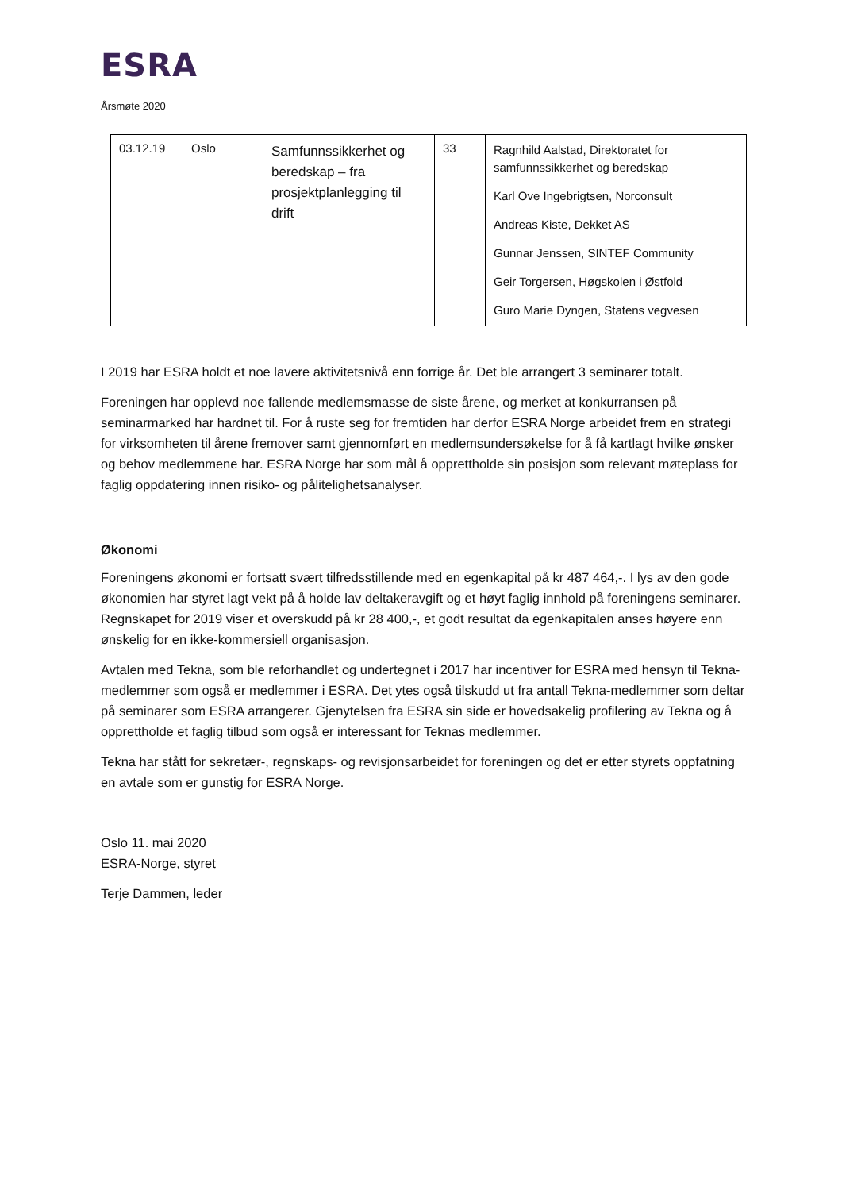ESRA
Årsmøte 2020
| 03.12.19 | Oslo | Samfunnssikkerhet og beredskap – fra prosjektplanlegging til drift | 33 | Ragnhild Aalstad, Direktoratet for samfunnssikkerhet og beredskap Karl Ove Ingebrigtsen, Norconsult Andreas Kiste, Dekket AS Gunnar Jenssen, SINTEF Community Geir Torgersen, Høgskolen i Østfold Guro Marie Dyngen, Statens vegvesen |
I 2019 har ESRA holdt et noe lavere aktivitetsnivå enn forrige år. Det ble arrangert 3 seminarer totalt.
Foreningen har opplevd noe fallende medlemsmasse de siste årene, og merket at konkurransen på seminarmarked har hardnet til. For å ruste seg for fremtiden har derfor ESRA Norge arbeidet frem en strategi for virksomheten til årene fremover samt gjennomført en medlemsundersøkelse for å få kartlagt hvilke ønsker og behov medlemmene har. ESRA Norge har som mål å opprettholde sin posisjon som relevant møteplass for faglig oppdatering innen risiko- og pålitelighetsanalyser.
Økonomi
Foreningens økonomi er fortsatt svært tilfredsstillende med en egenkapital på kr 487 464,-. I lys av den gode økonomien har styret lagt vekt på å holde lav deltakeravgift og et høyt faglig innhold på foreningens seminarer. Regnskapet for 2019 viser et overskudd på kr 28 400,-, et godt resultat da egenkapitalen anses høyere enn ønskelig for en ikke-kommersiell organisasjon.
Avtalen med Tekna, som ble reforhandlet og undertegnet i 2017 har incentiver for ESRA med hensyn til Tekna-medlemmer som også er medlemmer i ESRA. Det ytes også tilskudd ut fra antall Tekna-medlemmer som deltar på seminarer som ESRA arrangerer. Gjenytelsen fra ESRA sin side er hovedsakelig profilering av Tekna og å opprettholde et faglig tilbud som også er interessant for Teknas medlemmer.
Tekna har stått for sekretær-, regnskaps- og revisjonsarbeidet for foreningen og det er etter styrets oppfatning en avtale som er gunstig for ESRA Norge.
Oslo 11. mai 2020
ESRA-Norge, styret
Terje Dammen, leder